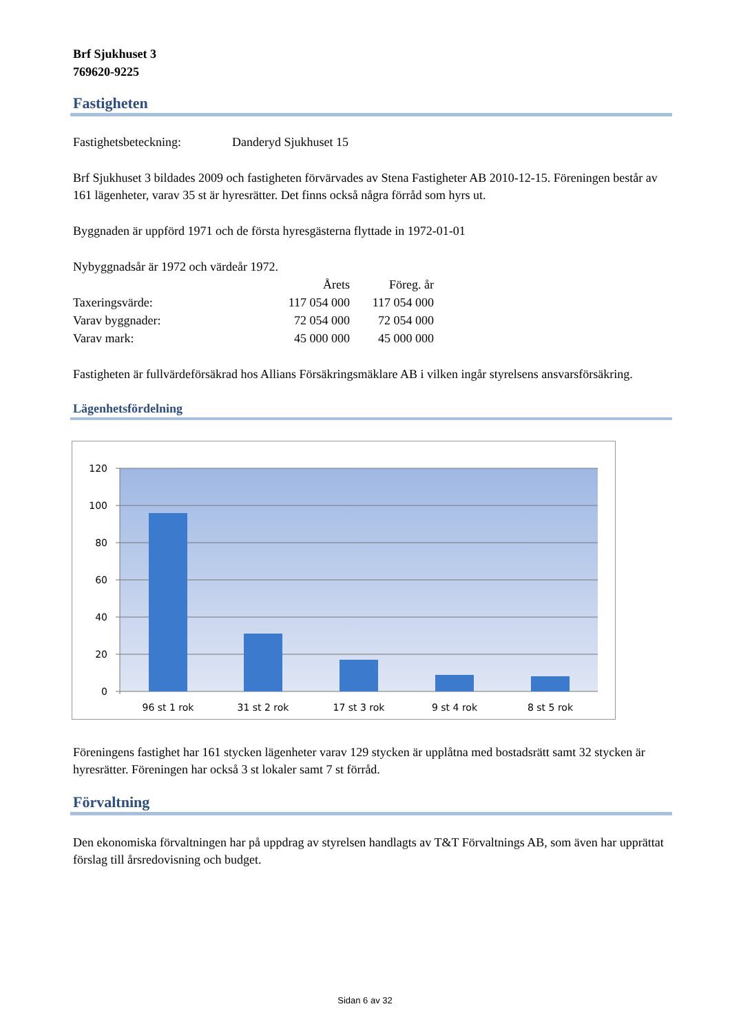Brf Sjukhuset 3
769620-9225
Fastigheten
Fastighetsbeteckning: Danderyd Sjukhuset 15
Brf Sjukhuset 3 bildades 2009 och fastigheten förvärvades av Stena Fastigheter AB 2010-12-15. Föreningen består av 161 lägenheter, varav 35 st är hyresrätter. Det finns också några förråd som hyrs ut.
Byggnaden är uppförd 1971 och de första hyresgästerna flyttade in 1972-01-01
Nybyggnadsår är 1972 och värdeår 1972.
| | Årets | Föreg. år |
| --- | --- | --- |
| Taxeringsvärde: | 117 054 000 | 117 054 000 |
| Varav byggnader: | 72 054 000 | 72 054 000 |
| Varav mark: | 45 000 000 | 45 000 000 |
Fastigheten är fullvärdeförsäkrad hos Allians Försäkringsmäklare AB i vilken ingår styrelsens ansvarsförsäkring.
Lägenhetsfördelning
120
100
80
60
40
20
0
96 st 1 rok
31 st 2 rok
17 st 3 rok
9 st 4 rok
8 st 5 rok
Föreningens fastighet har 161 stycken lägenheter varav 129 stycken är upplåtna med bostadsrätt samt 32 stycken är hyresrätter. Föreningen har också 3 st lokaler samt 7 st förråd.
Förvaltning
Den ekonomiska förvaltningen har på uppdrag av styrelsen handlagts av T&T Förvaltnings AB, som även har upprättat förslag till årsredovisning och budget.
Sidan 6 av 32